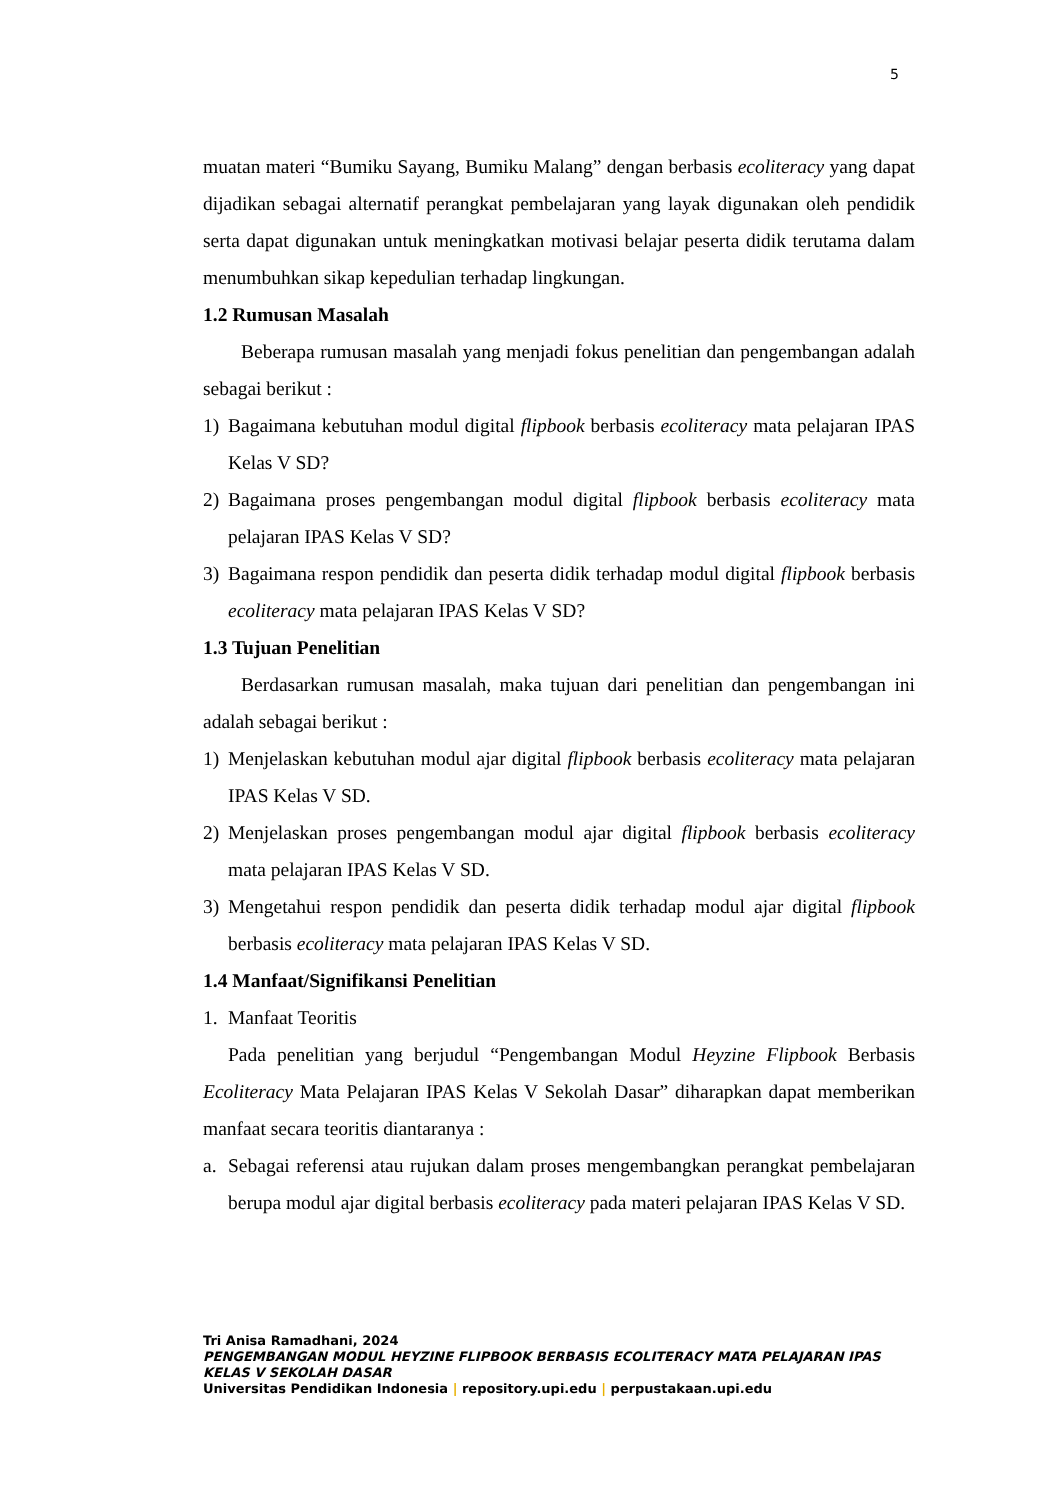5
muatan materi “Bumiku Sayang, Bumiku Malang” dengan berbasis ecoliteracy yang dapat dijadikan sebagai alternatif perangkat pembelajaran yang layak digunakan oleh pendidik serta dapat digunakan untuk meningkatkan motivasi belajar peserta didik terutama dalam menumbuhkan sikap kepedulian terhadap lingkungan.
1.2 Rumusan Masalah
Beberapa rumusan masalah yang menjadi fokus penelitian dan pengembangan adalah sebagai berikut :
1) Bagaimana kebutuhan modul digital flipbook berbasis ecoliteracy mata pelajaran IPAS Kelas V SD?
2) Bagaimana proses pengembangan modul digital flipbook berbasis ecoliteracy mata pelajaran IPAS Kelas V SD?
3) Bagaimana respon pendidik dan peserta didik terhadap modul digital flipbook berbasis ecoliteracy mata pelajaran IPAS Kelas V SD?
1.3 Tujuan Penelitian
Berdasarkan rumusan masalah, maka tujuan dari penelitian dan pengembangan ini adalah sebagai berikut :
1) Menjelaskan kebutuhan modul ajar digital flipbook berbasis ecoliteracy mata pelajaran IPAS Kelas V SD.
2) Menjelaskan proses pengembangan modul ajar digital flipbook berbasis ecoliteracy mata pelajaran IPAS Kelas V SD.
3) Mengetahui respon pendidik dan peserta didik terhadap modul ajar digital flipbook berbasis ecoliteracy mata pelajaran IPAS Kelas V SD.
1.4 Manfaat/Signifikansi Penelitian
1. Manfaat Teoritis
Pada penelitian yang berjudul “Pengembangan Modul Heyzine Flipbook Berbasis Ecoliteracy Mata Pelajaran IPAS Kelas V Sekolah Dasar” diharapkan dapat memberikan manfaat secara teoritis diantaranya :
a. Sebagai referensi atau rujukan dalam proses mengembangkan perangkat pembelajaran berupa modul ajar digital berbasis ecoliteracy pada materi pelajaran IPAS Kelas V SD.
Tri Anisa Ramadhani, 2024
PENGEMBANGAN MODUL HEYZINE FLIPBOOK BERBASIS ECOLITERACY MATA PELAJARAN IPAS KELAS V SEKOLAH DASAR
Universitas Pendidikan Indonesia | repository.upi.edu | perpustakaan.upi.edu